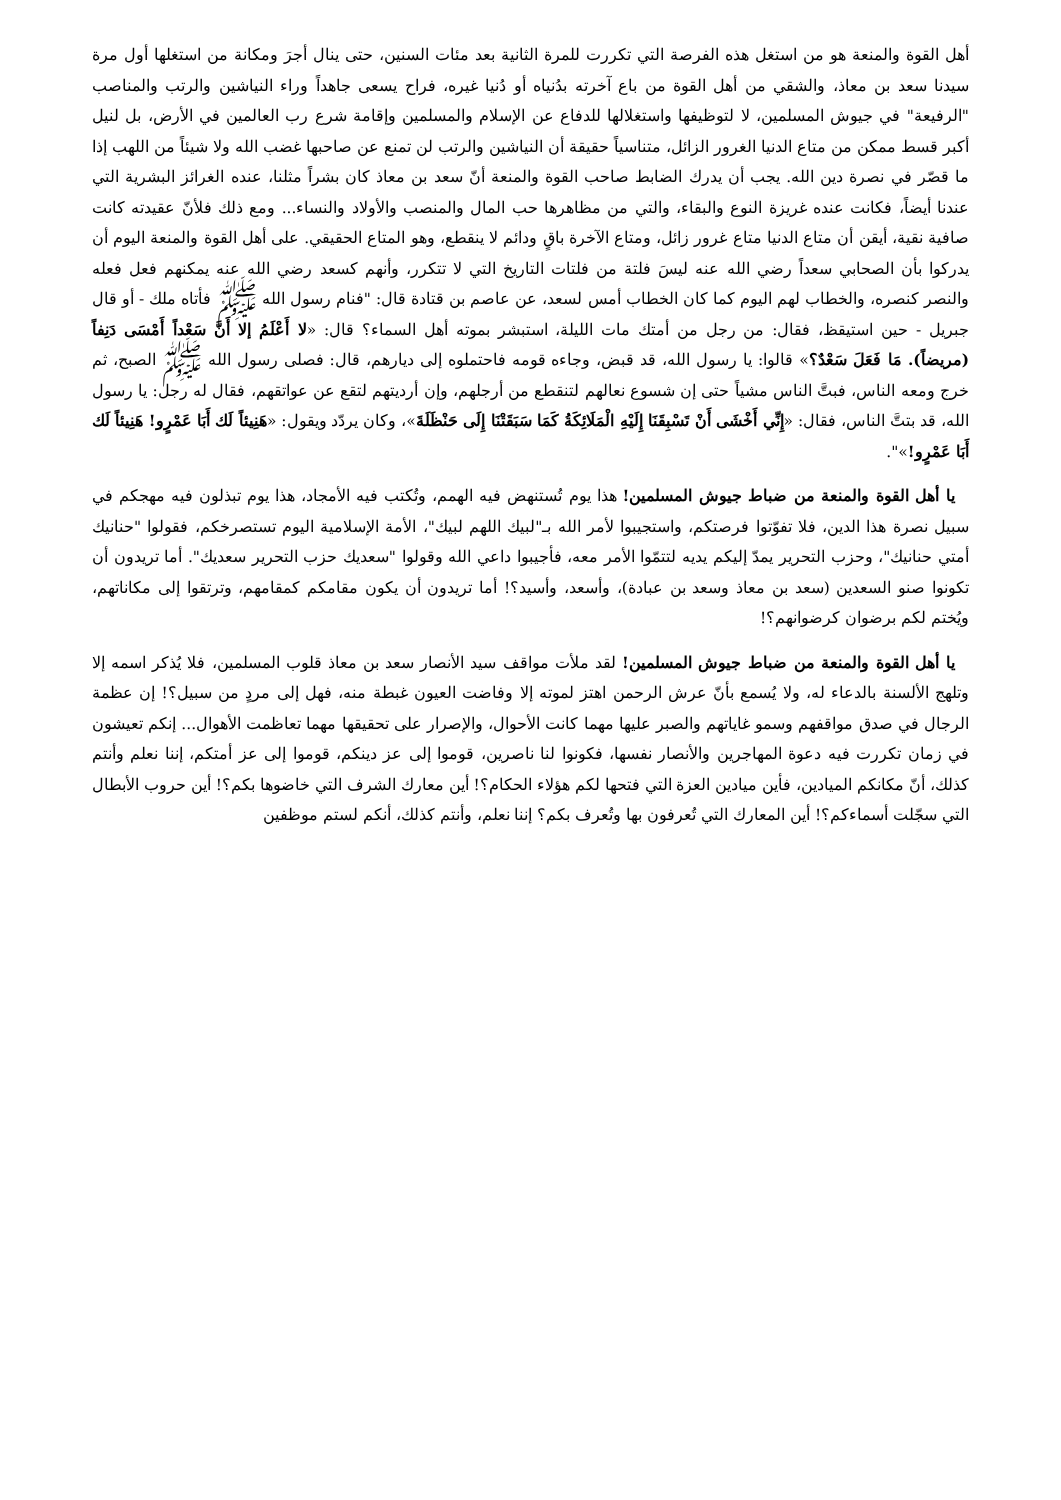أهل القوة والمنعة هو من استغل هذه الفرصة التي تكررت للمرة الثانية بعد مئات السنين، حتى ينال أجرَ ومكانة من استغلها أول مرة سيدنا سعد بن معاذ، والشقي من أهل القوة من باع آخرته بدُنياه أو دُنيا غيره، فراح يسعى جاهداً وراء النياشين والرتب والمناصب "الرفيعة" في جيوش المسلمين، لا لتوظيفها واستغلالها للدفاع عن الإسلام والمسلمين وإقامة شرع رب العالمين في الأرض، بل لنيل أكبر قسط ممكن من متاع الدنيا الغرور الزائل، متناسياً حقيقة أن النياشين والرتب لن تمنع عن صاحبها غضب الله ولا شيئاً من اللهب إذا ما قصّر في نصرة دين الله. يجب أن يدرك الضابط صاحب القوة والمنعة أنّ سعد بن معاذ كان بشراً مثلنا، عنده الغرائز البشرية التي عندنا أيضاً، فكانت عنده غريزة النوع والبقاء، والتي من مظاهرها حب المال والمنصب والأولاد والنساء... ومع ذلك فلأنّ عقيدته كانت صافية نقية، أيقن أن متاع الدنيا متاع غرور زائل، ومتاع الآخرة باقٍ ودائم لا ينقطع، وهو المتاع الحقيقي. على أهل القوة والمنعة اليوم أن يدركوا بأن الصحابي سعداً رضي الله عنه ليسَ فلتة من فلتات التاريخ التي لا تتكرر، وأنهم كسعد رضي الله عنه يمكنهم فعل فعله والنصر كنصره، والخطاب لهم اليوم كما كان الخطاب أمس لسعد، عن عاصم بن قتادة قال: "فنام رسول الله ﷺ فأتاه ملك - أو قال جبريل - حين استيقظ، فقال: من رجل من أمتك مات الليلة، استبشر بموته أهل السماء؟ قال: «لا أَعْلَمُ إلا أَنَّ سَعْداً أَمْسَى دَنِفاً (مريضاً). مَا فَعَلَ سَعْدٌ؟» قالوا: يا رسول الله، قد قبض، وجاءه قومه فاحتملوه إلى ديارهم، قال: فصلى رسول الله ﷺ الصبح، ثم خرج ومعه الناس، فبتَّ الناس مشياً حتى إن شسوع نعالهم لتنقطع من أرجلهم، وإن أرديتهم لتقع عن عواتقهم، فقال له رجل: يا رسول الله، قد بتتَّ الناس، فقال: «إِنِّي أَخْشَى أَنْ تَسْبِقَنَا إِلَيْهِ الْمَلَائِكَةُ كَمَا سَبَقَتْنَا إِلَى حَنْظَلَةَ»، وكان يردّد ويقول: «هَنِيئاً لَك أَبَا عَمْرٍو! هَنِيئاً لَك أَبَا عَمْرٍو!»".
يا أهل القوة والمنعة من ضباط جيوش المسلمين! هذا يوم تُستنهض فيه الهمم، وتُكتب فيه الأمجاد، هذا يوم تبذلون فيه مهجكم في سبيل نصرة هذا الدين، فلا تفوّتوا فرصتكم، واستجيبوا لأمر الله بـ"لبيك اللهم لبيك"، الأمة الإسلامية اليوم تستصرخكم، فقولوا "حنانيك أمتي حنانيك"، وحزب التحرير يمدّ إليكم يديه لتتمّوا الأمر معه، فأجيبوا داعي الله وقولوا "سعديك حزب التحرير سعديك". أما تريدون أن تكونوا صنو السعدين (سعد بن معاذ وسعد بن عبادة)، وأسعد، وأسيد؟! أما تريدون أن يكون مقامكم كمقامهم، وترتقوا إلى مكاناتهم، ويُختم لكم برضوان كرضوانهم؟!
يا أهل القوة والمنعة من ضباط جيوش المسلمين! لقد ملأت مواقف سيد الأنصار سعد بن معاذ قلوب المسلمين، فلا يُذكر اسمه إلا وتلهج الألسنة بالدعاء له، ولا يُسمع بأنّ عرش الرحمن اهتز لموته إلا وفاضت العيون غبطة منه، فهل إلى مردٍ من سبيل؟! إن عظمة الرجال في صدق مواقفهم وسمو غاياتهم والصبر عليها مهما كانت الأحوال، والإصرار على تحقيقها مهما تعاظمت الأهوال... إنكم تعيشون في زمان تكررت فيه دعوة المهاجرين والأنصار نفسها، فكونوا لنا ناصرين، قوموا إلى عز دينكم، قوموا إلى عز أمتكم، إننا نعلم وأنتم كذلك، أنّ مكانكم الميادين، فأين ميادين العزة التي فتحها لكم هؤلاء الحكام؟! أين معارك الشرف التي خاضوها بكم؟! أين حروب الأبطال التي سجّلت أسماءكم؟! أين المعارك التي تُعرفون بها وتُعرف بكم؟ إننا نعلم، وأنتم كذلك، أنكم لستم موظفين